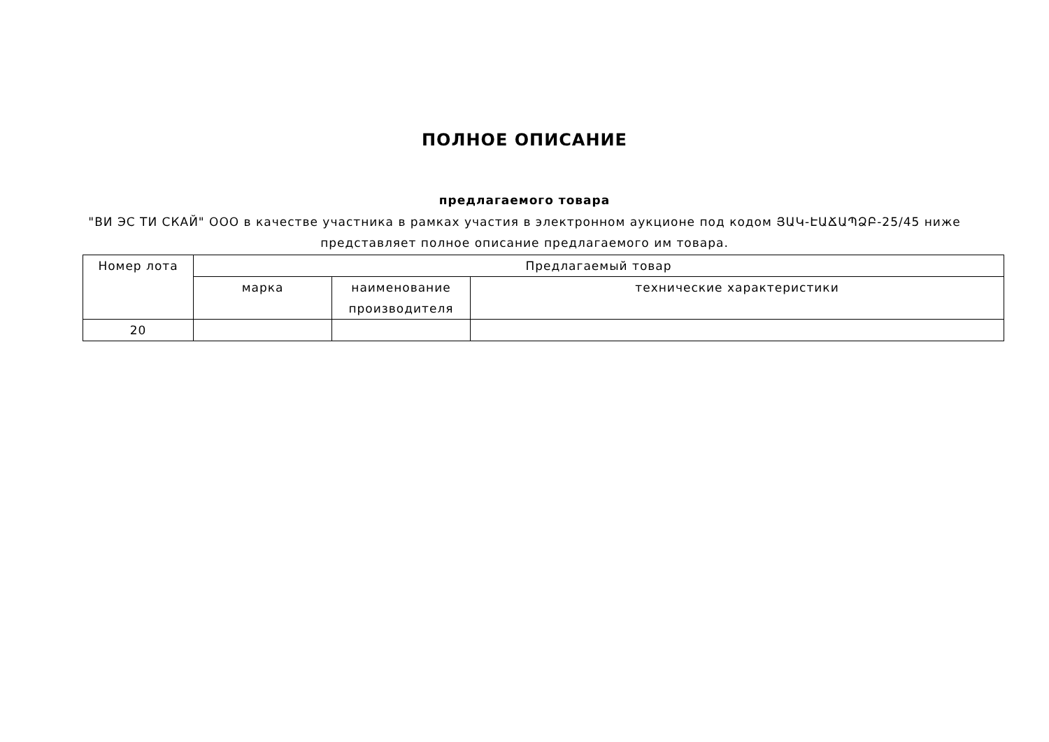ПОЛНОЕ ОПИСАНИЕ
предлагаемого товара
"ВИ ЭС ТИ СКАЙ" ООО в качестве участника в рамках участия в электронном аукционе под кодом ՅԱԿ-ԷԱՃԱՊՁԲ-25/45 ниже представляет полное описание предлагаемого им товара.
| Номер лота | Предлагаемый товар | | |
| --- | --- | --- | --- |
| | марка | наименование производителя | технические характеристики |
| 20 | | | |